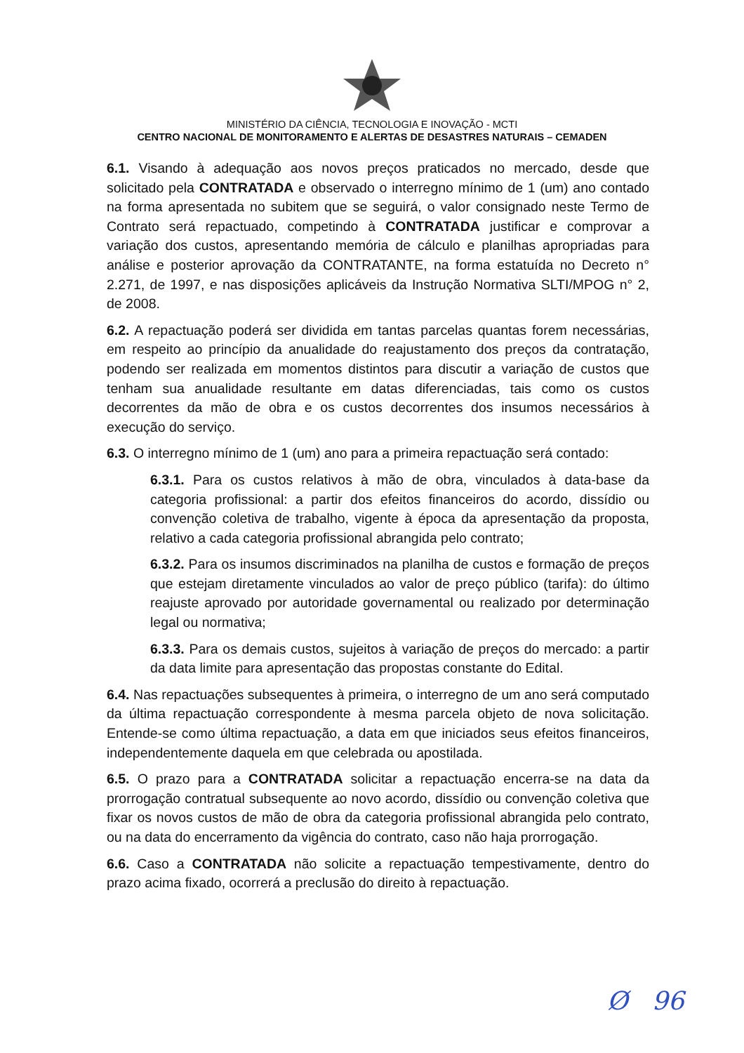MINISTÉRIO DA CIÊNCIA, TECNOLOGIA E INOVAÇÃO - MCTI
CENTRO NACIONAL DE MONITORAMENTO E ALERTAS DE DESASTRES NATURAIS – CEMADEN
6.1. Visando à adequação aos novos preços praticados no mercado, desde que solicitado pela CONTRATADA e observado o interregno mínimo de 1 (um) ano contado na forma apresentada no subitem que se seguirá, o valor consignado neste Termo de Contrato será repactuado, competindo à CONTRATADA justificar e comprovar a variação dos custos, apresentando memória de cálculo e planilhas apropriadas para análise e posterior aprovação da CONTRATANTE, na forma estatuída no Decreto n° 2.271, de 1997, e nas disposições aplicáveis da Instrução Normativa SLTI/MPOG n° 2, de 2008.
6.2. A repactuação poderá ser dividida em tantas parcelas quantas forem necessárias, em respeito ao princípio da anualidade do reajustamento dos preços da contratação, podendo ser realizada em momentos distintos para discutir a variação de custos que tenham sua anualidade resultante em datas diferenciadas, tais como os custos decorrentes da mão de obra e os custos decorrentes dos insumos necessários à execução do serviço.
6.3. O interregno mínimo de 1 (um) ano para a primeira repactuação será contado:
6.3.1. Para os custos relativos à mão de obra, vinculados à data-base da categoria profissional: a partir dos efeitos financeiros do acordo, dissídio ou convenção coletiva de trabalho, vigente à época da apresentação da proposta, relativo a cada categoria profissional abrangida pelo contrato;
6.3.2. Para os insumos discriminados na planilha de custos e formação de preços que estejam diretamente vinculados ao valor de preço público (tarifa): do último reajuste aprovado por autoridade governamental ou realizado por determinação legal ou normativa;
6.3.3. Para os demais custos, sujeitos à variação de preços do mercado: a partir da data limite para apresentação das propostas constante do Edital.
6.4. Nas repactuações subsequentes à primeira, o interregno de um ano será computado da última repactuação correspondente à mesma parcela objeto de nova solicitação. Entende-se como última repactuação, a data em que iniciados seus efeitos financeiros, independentemente daquela em que celebrada ou apostilada.
6.5. O prazo para a CONTRATADA solicitar a repactuação encerra-se na data da prorrogação contratual subsequente ao novo acordo, dissídio ou convenção coletiva que fixar os novos custos de mão de obra da categoria profissional abrangida pelo contrato, ou na data do encerramento da vigência do contrato, caso não haja prorrogação.
6.6. Caso a CONTRATADA não solicite a repactuação tempestivamente, dentro do prazo acima fixado, ocorrerá a preclusão do direito à repactuação.
Ø 96